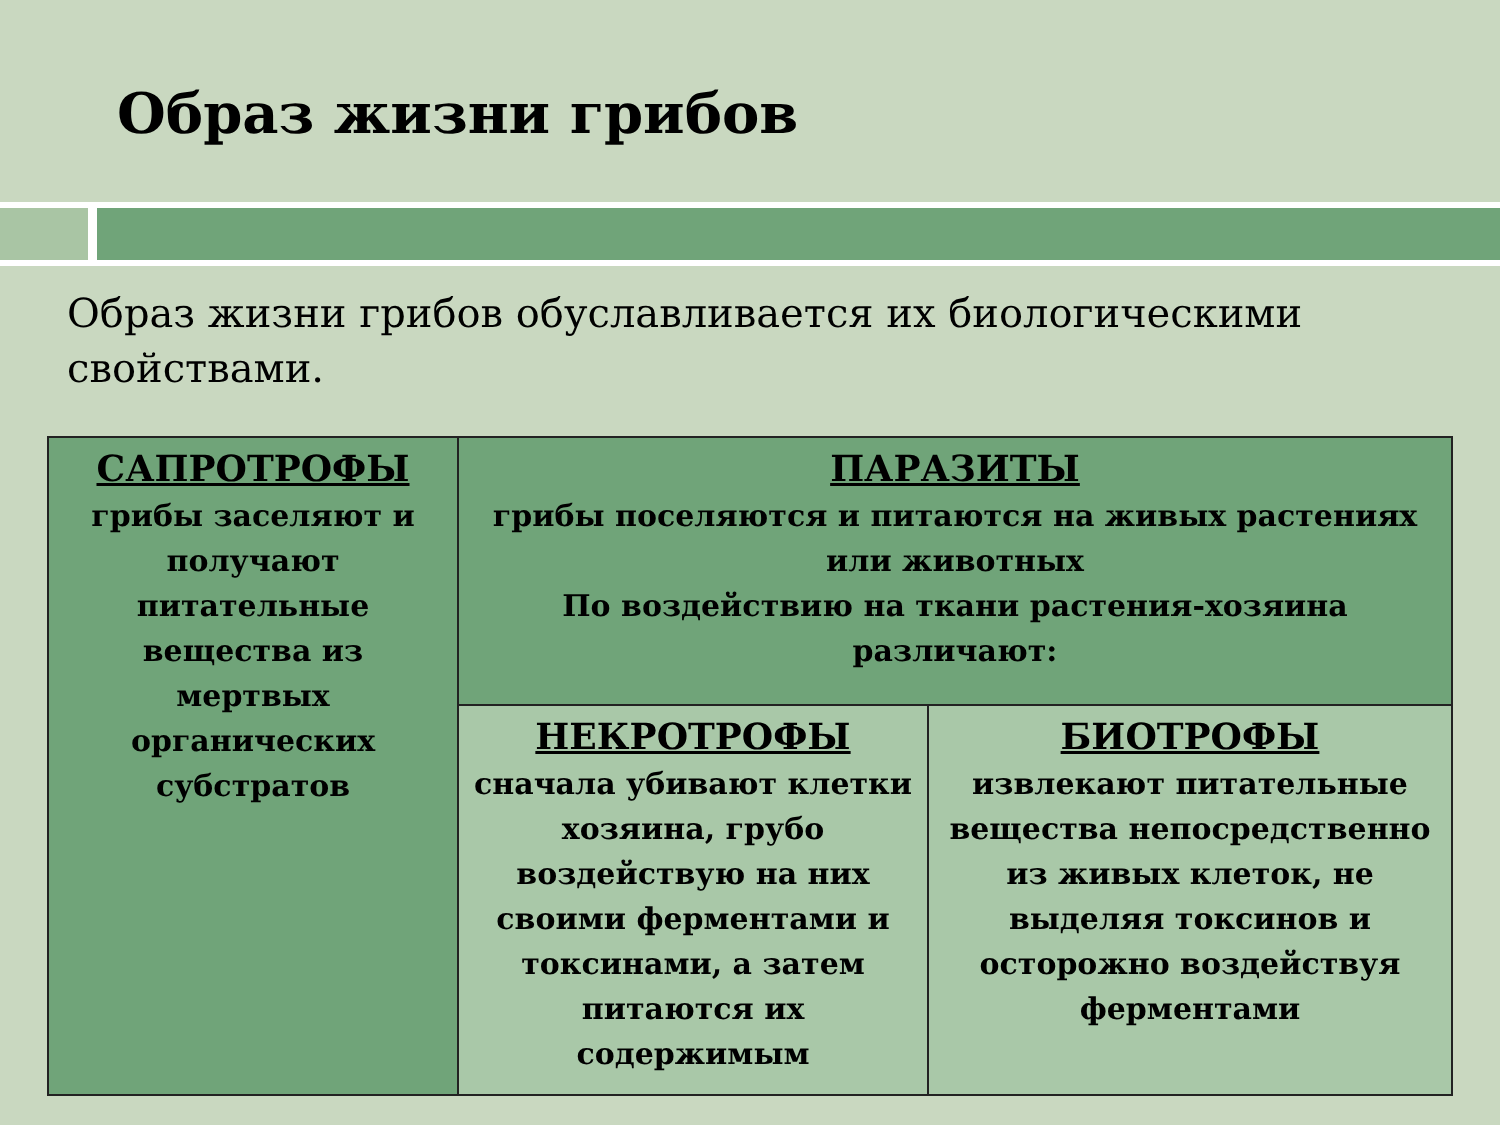Образ жизни грибов
Образ жизни грибов обуславливается их биологическими свойствами.
| САПРОТРОФЫ грибы заселяют и получают питательные вещества из мертвых органических субстратов | ПАРАЗИТЫ грибы поселяются и питаются на живых растениях или животных По воздействию на ткани растения-хозяина различают: | |
| | НЕКРОТРОФЫ сначала убивают клетки хозяина, грубо воздействую на них своими ферментами и токсинами, а затем питаются их содержимым | БИОТРОФЫ извлекают питательные вещества непосредственно из живых клеток, не выделяя токсинов и осторожно воздействуя ферментами |